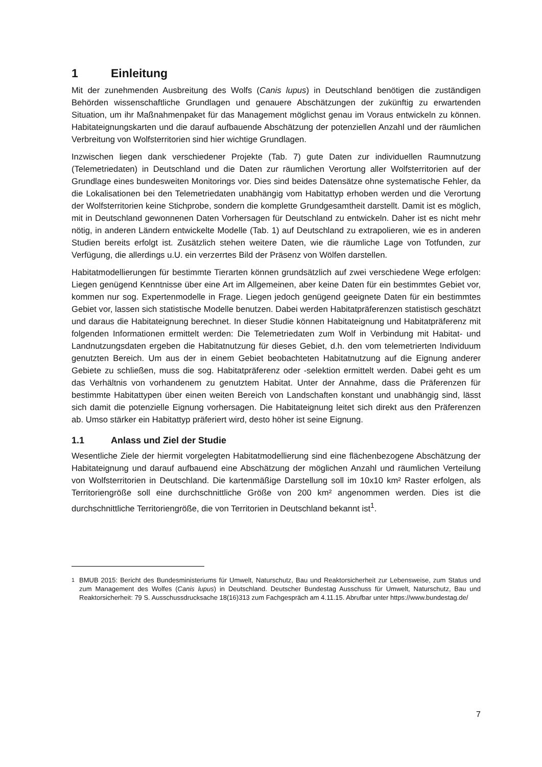1 Einleitung
Mit der zunehmenden Ausbreitung des Wolfs (Canis lupus) in Deutschland benötigen die zuständigen Behörden wissenschaftliche Grundlagen und genauere Abschätzungen der zukünftig zu erwartenden Situation, um ihr Maßnahmenpaket für das Management möglichst genau im Voraus entwickeln zu können. Habitateignungskarten und die darauf aufbauende Abschätzung der potenziellen Anzahl und der räumlichen Verbreitung von Wolfsterritorien sind hier wichtige Grundlagen.
Inzwischen liegen dank verschiedener Projekte (Tab. 7) gute Daten zur individuellen Raumnutzung (Telemetriedaten) in Deutschland und die Daten zur räumlichen Verortung aller Wolfsterritorien auf der Grundlage eines bundesweiten Monitorings vor. Dies sind beides Datensätze ohne systematische Fehler, da die Lokalisationen bei den Telemetriedaten unabhängig vom Habitattyp erhoben werden und die Verortung der Wolfsterritorien keine Stichprobe, sondern die komplette Grundgesamtheit darstellt. Damit ist es möglich, mit in Deutschland gewonnenen Daten Vorhersagen für Deutschland zu entwickeln. Daher ist es nicht mehr nötig, in anderen Ländern entwickelte Modelle (Tab. 1) auf Deutschland zu extrapolieren, wie es in anderen Studien bereits erfolgt ist. Zusätzlich stehen weitere Daten, wie die räumliche Lage von Totfunden, zur Verfügung, die allerdings u.U. ein verzerrtes Bild der Präsenz von Wölfen darstellen.
Habitatmodellierungen für bestimmte Tierarten können grundsätzlich auf zwei verschiedene Wege erfolgen: Liegen genügend Kenntnisse über eine Art im Allgemeinen, aber keine Daten für ein bestimmtes Gebiet vor, kommen nur sog. Expertenmodelle in Frage. Liegen jedoch genügend geeignete Daten für ein bestimmtes Gebiet vor, lassen sich statistische Modelle benutzen. Dabei werden Habitatpräferenzen statistisch geschätzt und daraus die Habitateignung berechnet. In dieser Studie können Habitateignung und Habitatpräferenz mit folgenden Informationen ermittelt werden: Die Telemetriedaten zum Wolf in Verbindung mit Habitat- und Landnutzungsdaten ergeben die Habitatnutzung für dieses Gebiet, d.h. den vom telemetrierten Individuum genutzten Bereich. Um aus der in einem Gebiet beobachteten Habitatnutzung auf die Eignung anderer Gebiete zu schließen, muss die sog. Habitatpräferenz oder -selektion ermittelt werden. Dabei geht es um das Verhältnis von vorhandenem zu genutztem Habitat. Unter der Annahme, dass die Präferenzen für bestimmte Habitattypen über einen weiten Bereich von Landschaften konstant und unabhängig sind, lässt sich damit die potenzielle Eignung vorhersagen. Die Habitateignung leitet sich direkt aus den Präferenzen ab. Umso stärker ein Habitattyp präferiert wird, desto höher ist seine Eignung.
1.1 Anlass und Ziel der Studie
Wesentliche Ziele der hiermit vorgelegten Habitatmodellierung sind eine flächenbezogene Abschätzung der Habitateignung und darauf aufbauend eine Abschätzung der möglichen Anzahl und räumlichen Verteilung von Wolfsterritorien in Deutschland. Die kartenmäßige Darstellung soll im 10x10 km² Raster erfolgen, als Territoriengröße soll eine durchschnittliche Größe von 200 km² angenommen werden. Dies ist die durchschnittliche Territoriengröße, die von Territorien in Deutschland bekannt ist<sup>1</sup>.
<sup>1</sup> BMUB 2015: Bericht des Bundesministeriums für Umwelt, Naturschutz, Bau und Reaktorsicherheit zur Lebensweise, zum Status und zum Management des Wolfes (Canis lupus) in Deutschland. Deutscher Bundestag Ausschuss für Umwelt, Naturschutz, Bau und Reaktorsicherheit: 79 S. Ausschussdrucksache 18(16)313 zum Fachgespräch am 4.11.15. Abrufbar unter https://www.bundestag.de/
7